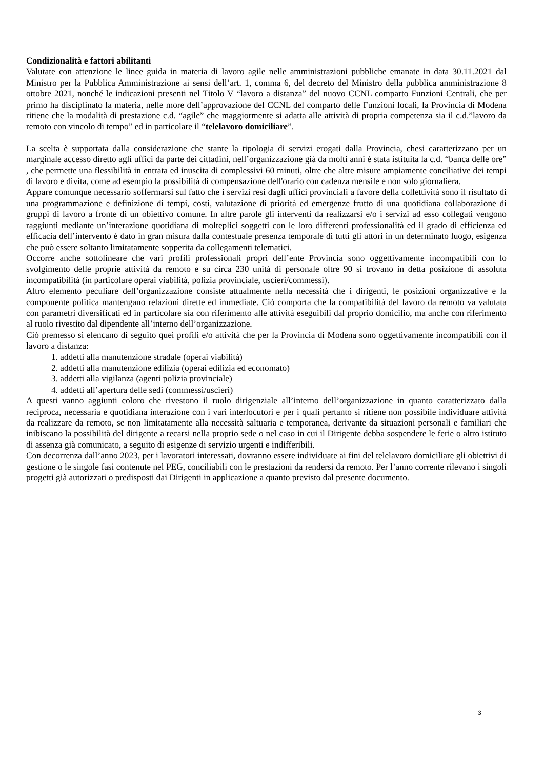Condizionalità e fattori abilitanti
Valutate con attenzione le linee guida in materia di lavoro agile nelle amministrazioni pubbliche emanate in data 30.11.2021 dal Ministro per la Pubblica Amministrazione ai sensi dell’art. 1, comma 6, del decreto del Ministro della pubblica amministrazione 8 ottobre 2021, nonché le indicazioni presenti nel Titolo V “lavoro a distanza” del nuovo CCNL comparto Funzioni Centrali, che per primo ha disciplinato la materia, nelle more dell’approvazione del CCNL del comparto delle Funzioni locali, la Provincia di Modena ritiene che la modalità di prestazione c.d. “agile” che maggiormente si adatta alle attività di propria competenza sia il c.d.”lavoro da remoto con vincolo di tempo” ed in particolare il “telelavoro domiciliare”.
La scelta è supportata dalla considerazione che stante la tipologia di servizi erogati dalla Provincia, chesi caratterizzano per un marginale accesso diretto agli uffici da parte dei cittadini, nell’organizzazione già da molti anni è stata istituita la c.d. “banca delle ore” , che permette una flessibilità in entrata ed inuscita di complessivi 60 minuti, oltre che altre misure ampiamente conciliative dei tempi di lavoro e divita, come ad esempio la possibilità di compensazione dell'orario con cadenza mensile e non solo giornaliera.
Appare comunque necessario soffermarsi sul fatto che i servizi resi dagli uffici provinciali a favore della collettività sono il risultato di una programmazione e definizione di tempi, costi, valutazione di priorità ed emergenze frutto di una quotidiana collaborazione di gruppi di lavoro a fronte di un obiettivo comune. In altre parole gli interventi da realizzarsi e/o i servizi ad esso collegati vengono raggiunti mediante un’interazione quotidiana di molteplici soggetti con le loro differenti professionalità ed il grado di efficienza ed efficacia dell’intervento è dato in gran misura dalla contestuale presenza temporale di tutti gli attori in un determinato luogo, esigenza che può essere soltanto limitatamente sopperita da collegamenti telematici.
Occorre anche sottolineare che vari profili professionali propri dell’ente Provincia sono oggettivamente incompatibili con lo svolgimento delle proprie attività da remoto e su circa 230 unità di personale oltre 90 si trovano in detta posizione di assoluta incompatibilità (in particolare operai viabilità, polizia provinciale, uscieri/commessi).
Altro elemento peculiare dell’organizzazione consiste attualmente nella necessità che i dirigenti, le posizioni organizzative e la componente politica mantengano relazioni dirette ed immediate. Ciò comporta che la compatibilità del lavoro da remoto va valutata con parametri diversificati ed in particolare sia con riferimento alle attività eseguibili dal proprio domicilio, ma anche con riferimento al ruolo rivestito dal dipendente all’interno dell’organizzazione.
Ciò premesso si elencano di seguito quei profili e/o attività che per la Provincia di Modena sono oggettivamente incompatibili con il lavoro a distanza:
1. addetti alla manutenzione stradale (operai viabilità)
2. addetti alla manutenzione edilizia (operai edilizia ed economato)
3. addetti alla vigilanza (agenti polizia provinciale)
4. addetti all’apertura delle sedi (commessi/uscieri)
A questi vanno aggiunti coloro che rivestono il ruolo dirigenziale all’interno dell’organizzazione in quanto caratterizzato dalla reciproca, necessaria e quotidiana interazione con i vari interlocutori e per i quali pertanto si ritiene non possibile individuare attività da realizzare da remoto, se non limitatamente alla necessità saltuaria e temporanea, derivante da situazioni personali e familiari che inibiscano la possibilità del dirigente a recarsi nella proprio sede o nel caso in cui il Dirigente debba sospendere le ferie o altro istituto di assenza già comunicato, a seguito di esigenze di servizio urgenti e indifferibili.
Con decorrenza dall’anno 2023, per i lavoratori interessati, dovranno essere individuate ai fini del telelavoro domiciliare gli obiettivi di gestione o le singole fasi contenute nel PEG, conciliabili con le prestazioni da rendersi da remoto. Per l’anno corrente rilevano i singoli progetti già autorizzati o predisposti dai Dirigenti in applicazione a quanto previsto dal presente documento.
3